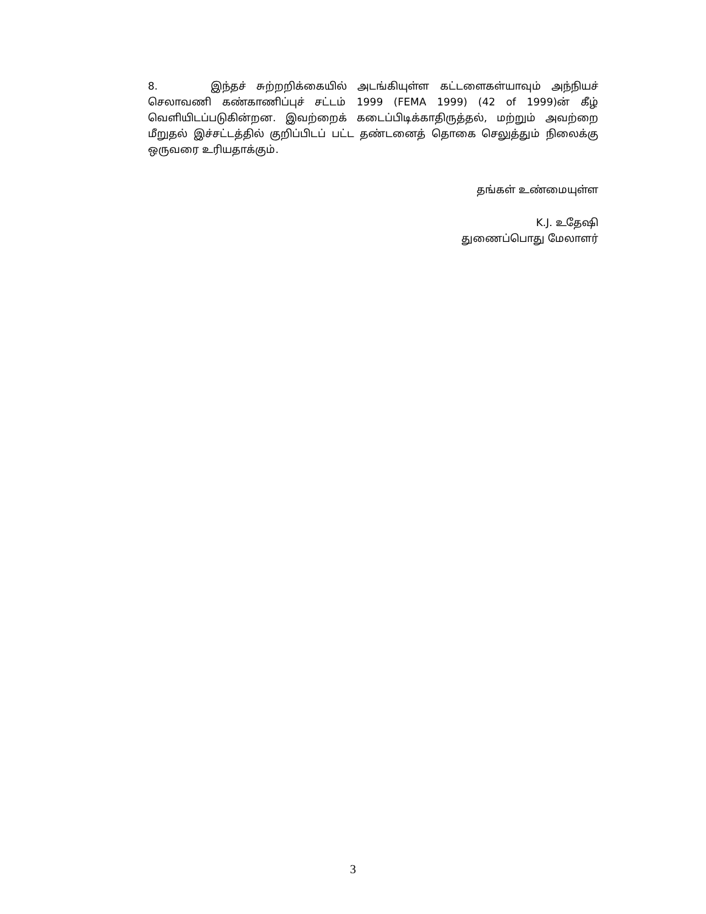8. இந்தச் சுற்றறிக்கையில் அடங்கியுள்ள கட்டளைகள்யாவும் அந்நியச் செலாவணி கண்காணிப்புச் சட்டம் 1999 (FEMA 1999) (42 of 1999)ன் கீழ் வெளியிடப்படுகின்றன. இவற்றைக் கடைப்பிடிக்காதிருத்தல், மற்றும் அவற்றை மீறுதல் இச்சட்டத்தில் குறிப்பிடப் பட்ட தண்டனைத் தொகை செலுத்தும் நிலைக்கு ஒருவரை உரியதாக்கும்.
தங்கள் உண்மையுள்ள
K.J. உதேஷி
துணைப்பொது மேலாளர்
3